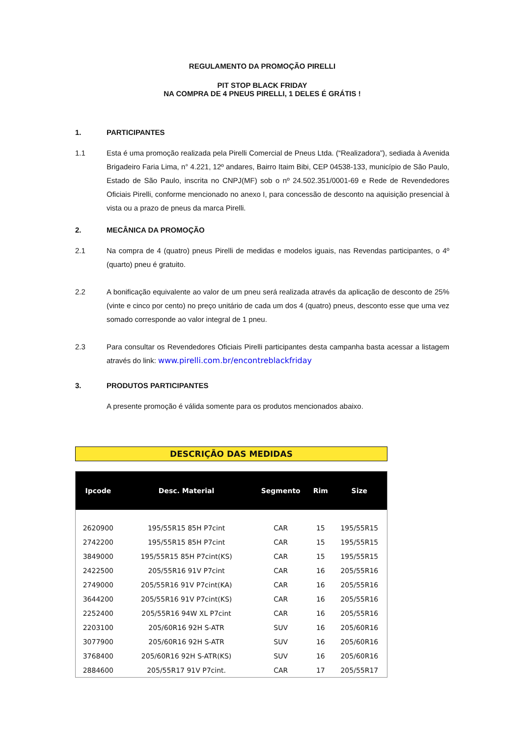REGULAMENTO DA PROMOÇÃO PIRELLI
PIT STOP BLACK FRIDAY
NA COMPRA DE 4 PNEUS PIRELLI, 1 DELES É GRÁTIS !
1. PARTICIPANTES
1.1 Esta é uma promoção realizada pela Pirelli Comercial de Pneus Ltda. (“Realizadora”), sediada à Avenida Brigadeiro Faria Lima, n° 4.221, 12º andares, Bairro Itaim Bibi, CEP 04538-133, município de São Paulo, Estado de São Paulo, inscrita no CNPJ(MF) sob o nº 24.502.351/0001-69 e Rede de Revendedores Oficiais Pirelli, conforme mencionado no anexo I, para concessão de desconto na aquisição presencial à vista ou a prazo de pneus da marca Pirelli.
2. MECÂNICA DA PROMOÇÃO
2.1 Na compra de 4 (quatro) pneus Pirelli de medidas e modelos iguais, nas Revendas participantes, o 4º (quarto) pneu é gratuito.
2.2 A bonificação equivalente ao valor de um pneu será realizada através da aplicação de desconto de 25% (vinte e cinco por cento) no preço unitário de cada um dos 4 (quatro) pneus, desconto esse que uma vez somado corresponde ao valor integral de 1 pneu.
2.3 Para consultar os Revendedores Oficiais Pirelli participantes desta campanha basta acessar a listagem através do link: www.pirelli.com.br/encontreblackfriday
3. PRODUTOS PARTICIPANTES
A presente promoção é válida somente para os produtos mencionados abaixo.
DESCRIÇÃO DAS MEDIDAS
| Ipcode | Desc. Material | Segmento | Rim | Size |
| --- | --- | --- | --- | --- |
| 2620900 | 195/55R15 85H P7cint | CAR | 15 | 195/55R15 |
| 2742200 | 195/55R15 85H P7cint | CAR | 15 | 195/55R15 |
| 3849000 | 195/55R15 85H P7cint(KS) | CAR | 15 | 195/55R15 |
| 2422500 | 205/55R16 91V P7cint | CAR | 16 | 205/55R16 |
| 2749000 | 205/55R16 91V P7cint(KA) | CAR | 16 | 205/55R16 |
| 3644200 | 205/55R16 91V P7cint(KS) | CAR | 16 | 205/55R16 |
| 2252400 | 205/55R16 94W XL P7cint | CAR | 16 | 205/55R16 |
| 2203100 | 205/60R16 92H S-ATR | SUV | 16 | 205/60R16 |
| 3077900 | 205/60R16 92H S-ATR | SUV | 16 | 205/60R16 |
| 3768400 | 205/60R16 92H S-ATR(KS) | SUV | 16 | 205/60R16 |
| 2884600 | 205/55R17 91V P7cint. | CAR | 17 | 205/55R17 |